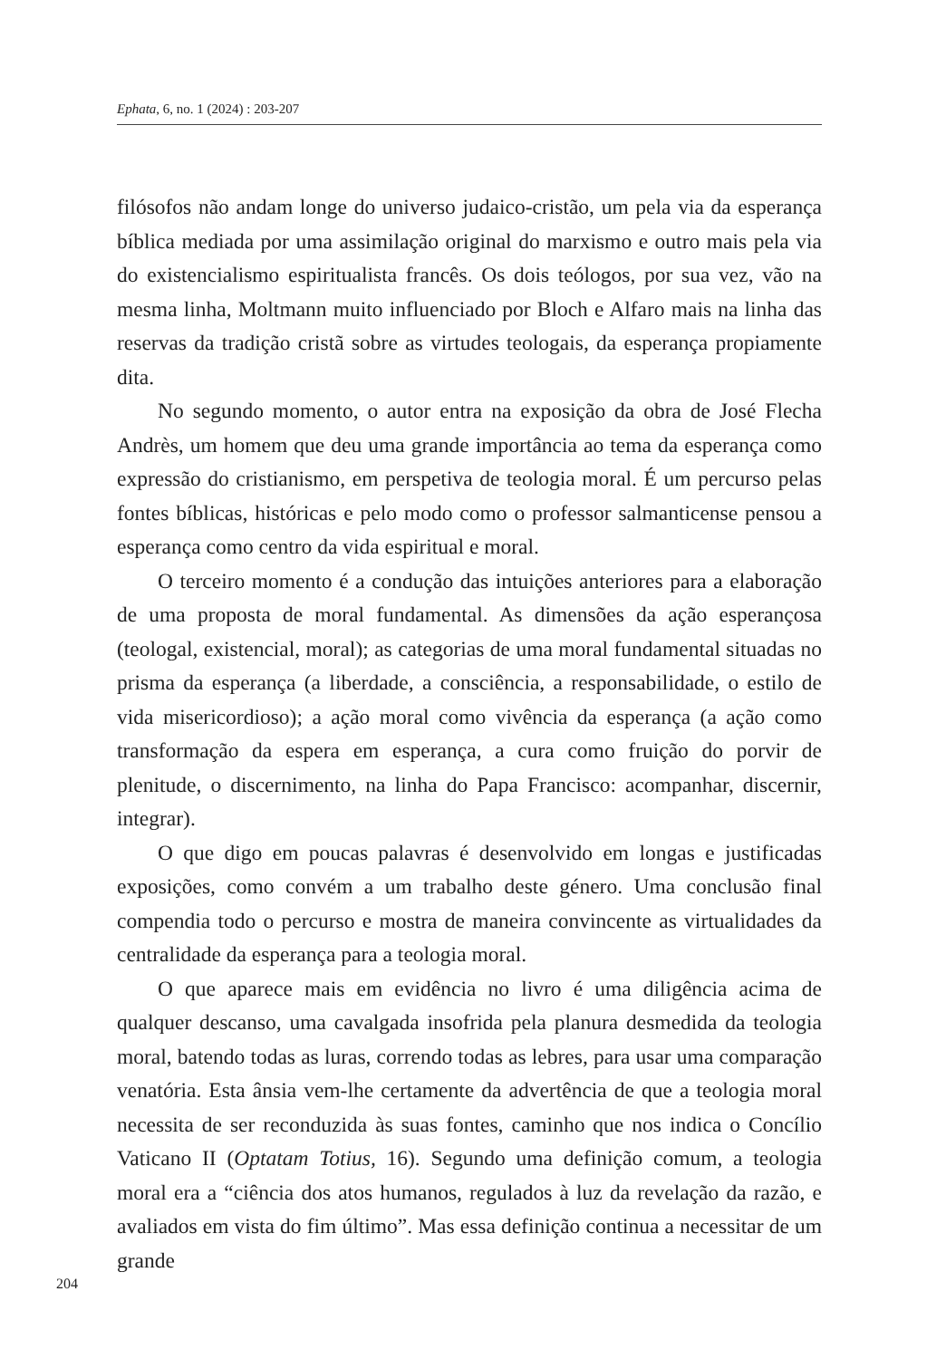Ephata, 6, no. 1 (2024) : 203-207
filósofos não andam longe do universo judaico-cristão, um pela via da esperança bíblica mediada por uma assimilação original do marxismo e outro mais pela via do existencialismo espiritualista francês. Os dois teólogos, por sua vez, vão na mesma linha, Moltmann muito influenciado por Bloch e Alfaro mais na linha das reservas da tradição cristã sobre as virtudes teologais, da esperança propiamente dita.
No segundo momento, o autor entra na exposição da obra de José Flecha Andrès, um homem que deu uma grande importância ao tema da esperança como expressão do cristianismo, em perspetiva de teologia moral. É um percurso pelas fontes bíblicas, históricas e pelo modo como o professor salmanticense pensou a esperança como centro da vida espiritual e moral.
O terceiro momento é a condução das intuições anteriores para a elaboração de uma proposta de moral fundamental. As dimensões da ação esperançosa (teologal, existencial, moral); as categorias de uma moral fundamental situadas no prisma da esperança (a liberdade, a consciência, a responsabilidade, o estilo de vida misericordioso); a ação moral como vivência da esperança (a ação como transformação da espera em esperança, a cura como fruição do porvir de plenitude, o discernimento, na linha do Papa Francisco: acompanhar, discernir, integrar).
O que digo em poucas palavras é desenvolvido em longas e justificadas exposições, como convém a um trabalho deste género. Uma conclusão final compendia todo o percurso e mostra de maneira convincente as virtualidades da centralidade da esperança para a teologia moral.
O que aparece mais em evidência no livro é uma diligência acima de qualquer descanso, uma cavalgada insofrida pela planura desmedida da teologia moral, batendo todas as luras, correndo todas as lebres, para usar uma comparação venatória. Esta ânsia vem-lhe certamente da advertência de que a teologia moral necessita de ser reconduzida às suas fontes, caminho que nos indica o Concílio Vaticano II (Optatam Totius, 16). Segundo uma definição comum, a teologia moral era a “ciência dos atos humanos, regulados à luz da revelação da razão, e avaliados em vista do fim último”. Mas essa definição continua a necessitar de um grande
204